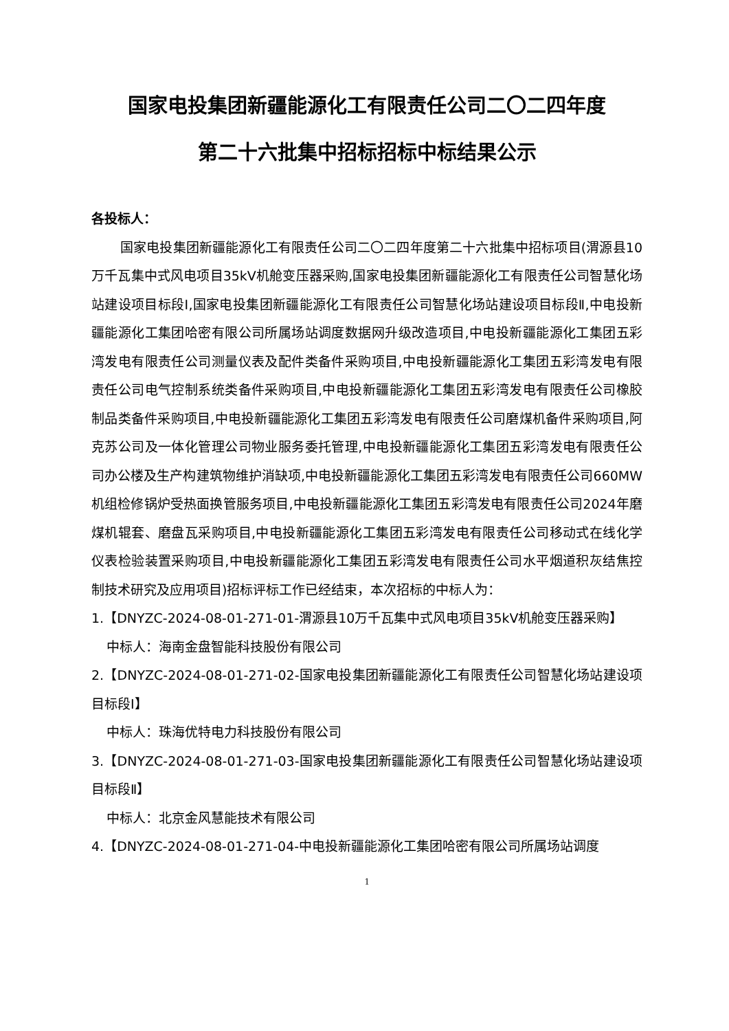国家电投集团新疆能源化工有限责任公司二〇二四年度
第二十六批集中招标招标中标结果公示
各投标人：
国家电投集团新疆能源化工有限责任公司二〇二四年度第二十六批集中招标项目(渭源县10万千瓦集中式风电项目35kV机舱变压器采购,国家电投集团新疆能源化工有限责任公司智慧化场站建设项目标段Ⅰ,国家电投集团新疆能源化工有限责任公司智慧化场站建设项目标段Ⅱ,中电投新疆能源化工集团哈密有限公司所属场站调度数据网升级改造项目,中电投新疆能源化工集团五彩湾发电有限责任公司测量仪表及配件类备件采购项目,中电投新疆能源化工集团五彩湾发电有限责任公司电气控制系统类备件采购项目,中电投新疆能源化工集团五彩湾发电有限责任公司橡胶制品类备件采购项目,中电投新疆能源化工集团五彩湾发电有限责任公司磨煤机备件采购项目,阿克苏公司及一体化管理公司物业服务委托管理,中电投新疆能源化工集团五彩湾发电有限责任公司办公楼及生产构建筑物维护消缺项,中电投新疆能源化工集团五彩湾发电有限责任公司660MW机组检修锅炉受热面换管服务项目,中电投新疆能源化工集团五彩湾发电有限责任公司2024年磨煤机辊套、磨盘瓦采购项目,中电投新疆能源化工集团五彩湾发电有限责任公司移动式在线化学仪表检验装置采购项目,中电投新疆能源化工集团五彩湾发电有限责任公司水平烟道积灰结焦控制技术研究及应用项目)招标评标工作已经结束，本次招标的中标人为：
1.【DNYZC-2024-08-01-271-01-渭源县10万千瓦集中式风电项目35kV机舱变压器采购】
中标人：海南金盘智能科技股份有限公司
2.【DNYZC-2024-08-01-271-02-国家电投集团新疆能源化工有限责任公司智慧化场站建设项目标段Ⅰ】
中标人：珠海优特电力科技股份有限公司
3.【DNYZC-2024-08-01-271-03-国家电投集团新疆能源化工有限责任公司智慧化场站建设项目标段Ⅱ】
中标人：北京金风慧能技术有限公司
4.【DNYZC-2024-08-01-271-04-中电投新疆能源化工集团哈密有限公司所属场站调度
1